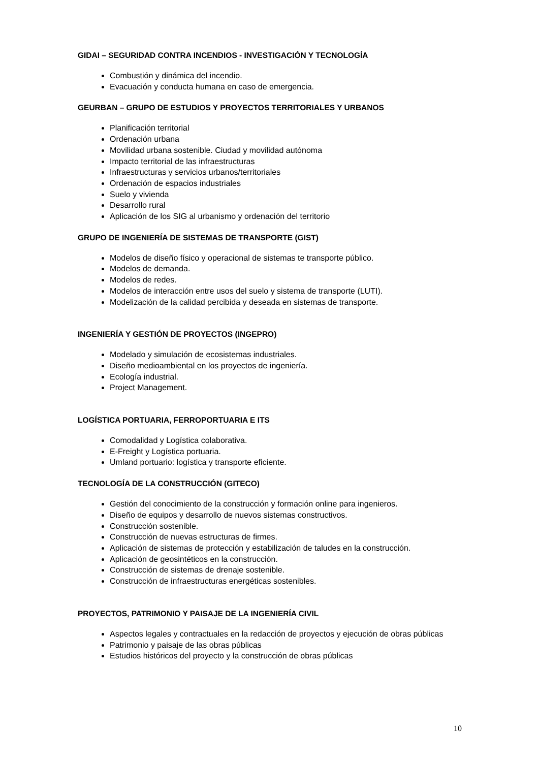GIDAI – SEGURIDAD CONTRA INCENDIOS - INVESTIGACIÓN Y TECNOLOGÍA
Combustión y dinámica del incendio.
Evacuación y conducta humana en caso de emergencia.
GEURBAN – GRUPO DE ESTUDIOS Y PROYECTOS TERRITORIALES Y URBANOS
Planificación territorial
Ordenación urbana
Movilidad urbana sostenible. Ciudad y movilidad autónoma
Impacto territorial de las infraestructuras
Infraestructuras y servicios urbanos/territoriales
Ordenación de espacios industriales
Suelo y vivienda
Desarrollo rural
Aplicación de los SIG al urbanismo y ordenación del territorio
GRUPO DE INGENIERÍA DE SISTEMAS DE TRANSPORTE (GIST)
Modelos de diseño físico y operacional de sistemas te transporte público.
Modelos de demanda.
Modelos de redes.
Modelos de interacción entre usos del suelo y sistema de transporte (LUTI).
Modelización de la calidad percibida y deseada en sistemas de transporte.
INGENIERÍA Y GESTIÓN DE PROYECTOS (INGEPRO)
Modelado y simulación de ecosistemas industriales.
Diseño medioambiental en los proyectos de ingeniería.
Ecología industrial.
Project Management.
LOGÍSTICA PORTUARIA, FERROPORTUARIA E ITS
Comodalidad y Logística colaborativa.
E-Freight y Logística portuaria.
Umland portuario: logística y transporte eficiente.
TECNOLOGÍA DE LA CONSTRUCCIÓN (GITECO)
Gestión del conocimiento de la construcción y formación online para ingenieros.
Diseño de equipos y desarrollo de nuevos sistemas constructivos.
Construcción sostenible.
Construcción de nuevas estructuras de firmes.
Aplicación de sistemas de protección y estabilización de taludes en la construcción.
Aplicación de geosintéticos en la construcción.
Construcción de sistemas de drenaje sostenible.
Construcción de infraestructuras energéticas sostenibles.
PROYECTOS, PATRIMONIO Y PAISAJE DE LA INGENIERÍA CIVIL
Aspectos legales y contractuales en la redacción de proyectos y ejecución de obras públicas
Patrimonio y paisaje de las obras públicas
Estudios históricos del proyecto y la construcción de obras públicas
10